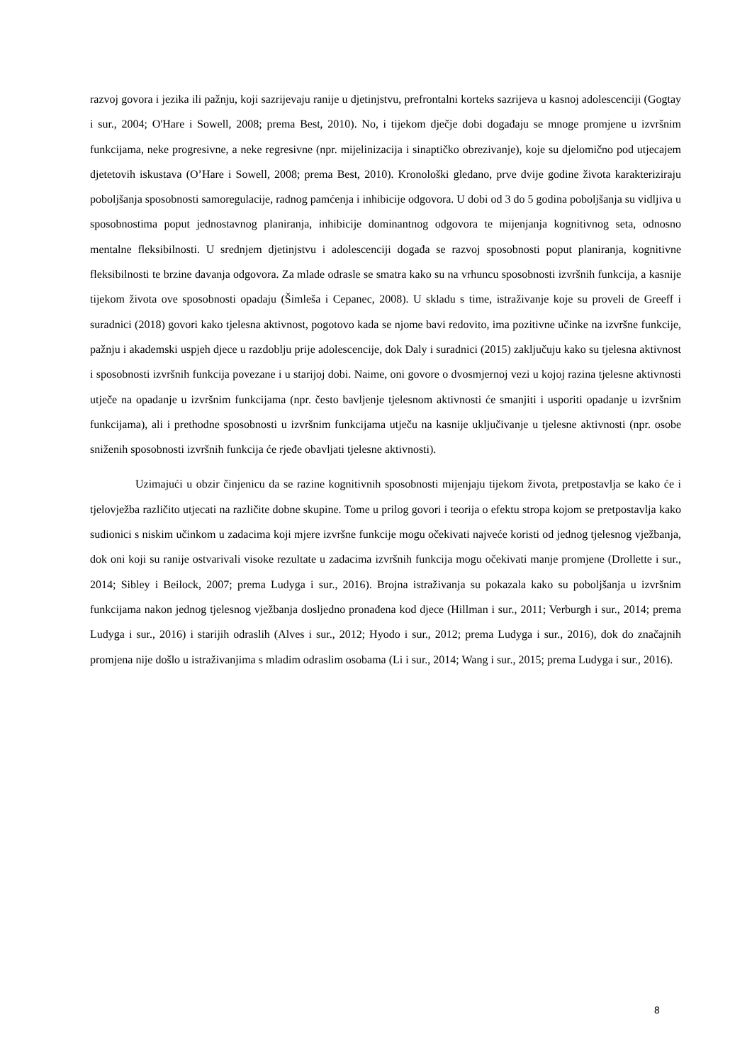razvoj govora i jezika ili pažnju, koji sazrijevaju ranije u djetinjstvu, prefrontalni korteks sazrijeva u kasnoj adolescenciji (Gogtay i sur., 2004; O'Hare i Sowell, 2008; prema Best, 2010). No, i tijekom dječje dobi događaju se mnoge promjene u izvršnim funkcijama, neke progresivne, a neke regresivne (npr. mijelinizacija i sinaptičko obrezivanje), koje su djelomično pod utjecajem djetetovih iskustava (O’Hare i Sowell, 2008; prema Best, 2010). Kronološki gledano, prve dvije godine života karakteriziraju poboljšanja sposobnosti samoregulacije, radnog pamćenja i inhibicije odgovora. U dobi od 3 do 5 godina poboljšanja su vidljiva u sposobnostima poput jednostavnog planiranja, inhibicije dominantnog odgovora te mijenjanja kognitivnog seta, odnosno mentalne fleksibilnosti. U srednjem djetinjstvu i adolescenciji događa se razvoj sposobnosti poput planiranja, kognitivne fleksibilnosti te brzine davanja odgovora. Za mlade odrasle se smatra kako su na vrhuncu sposobnosti izvršnih funkcija, a kasnije tijekom života ove sposobnosti opadaju (Šimleša i Cepanec, 2008). U skladu s time, istraživanje koje su proveli de Greeff i suradnici (2018) govori kako tjelesna aktivnost, pogotovo kada se njome bavi redovito, ima pozitivne učinke na izvršne funkcije, pažnju i akademski uspjeh djece u razdoblju prije adolescencije, dok Daly i suradnici (2015) zaključuju kako su tjelesna aktivnost i sposobnosti izvršnih funkcija povezane i u starijoj dobi. Naime, oni govore o dvosmjernoj vezi u kojoj razina tjelesne aktivnosti utječe na opadanje u izvršnim funkcijama (npr. često bavljenje tjelesnom aktivnosti će smanjiti i usporiti opadanje u izvršnim funkcijama), ali i prethodne sposobnosti u izvršnim funkcijama utječu na kasnije uključivanje u tjelesne aktivnosti (npr. osobe sniženih sposobnosti izvršnih funkcija će rjeđe obavljati tjelesne aktivnosti).
Uzimajući u obzir činjenicu da se razine kognitivnih sposobnosti mijenjaju tijekom života, pretpostavlja se kako će i tjelovježba različito utjecati na različite dobne skupine. Tome u prilog govori i teorija o efektu stropa kojom se pretpostavlja kako sudionici s niskim učinkom u zadacima koji mjere izvršne funkcije mogu očekivati najveće koristi od jednog tjelesnog vježbanja, dok oni koji su ranije ostvarivali visoke rezultate u zadacima izvršnih funkcija mogu očekivati manje promjene (Drollette i sur., 2014; Sibley i Beilock, 2007; prema Ludyga i sur., 2016). Brojna istraživanja su pokazala kako su poboljšanja u izvršnim funkcijama nakon jednog tjelesnog vježbanja dosljedno pronađena kod djece (Hillman i sur., 2011; Verburgh i sur., 2014; prema Ludyga i sur., 2016) i starijih odraslih (Alves i sur., 2012; Hyodo i sur., 2012; prema Ludyga i sur., 2016), dok do značajnih promjena nije došlo u istraživanjima s mladim odraslim osobama (Li i sur., 2014; Wang i sur., 2015; prema Ludyga i sur., 2016).
8